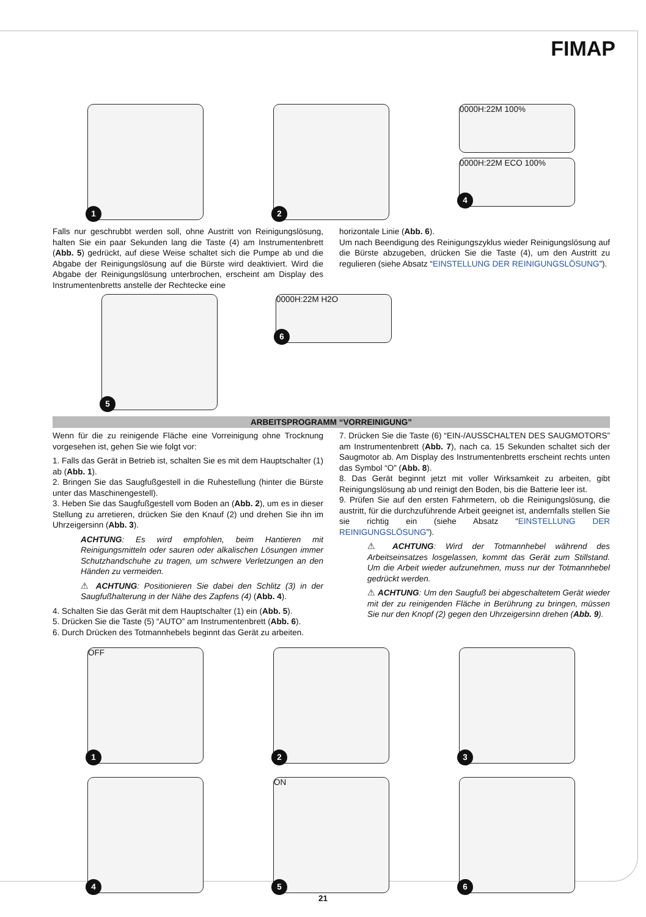FIMAP
1
2
0000H:22M 100%
4
0000H:22M ECO 100%
Falls nur geschrubbt werden soll, ohne Austritt von Reinigungslösung, halten Sie ein paar Sekunden lang die Taste (4) am Instrumentenbrett (Abb. 5) gedrückt, auf diese Weise schaltet sich die Pumpe ab und die Abgabe der Reinigungslösung auf die Bürste wird deaktiviert. Wird die Abgabe der Reinigungslösung unterbrochen, erscheint am Display des Instrumentenbretts anstelle der Rechtecke eine
horizontale Linie (Abb. 6).
Um nach Beendigung des Reinigungszyklus wieder Reinigungslösung auf die Bürste abzugeben, drücken Sie die Taste (4), um den Austritt zu regulieren (siehe Absatz “EINSTELLUNG DER REINIGUNGSLÖSUNG”).
5
6
0000H:22M H2O
ARBEITSPROGRAMM “VORREINIGUNG”
Wenn für die zu reinigende Fläche eine Vorreinigung ohne Trocknung vorgesehen ist, gehen Sie wie folgt vor:
1. Falls das Gerät in Betrieb ist, schalten Sie es mit dem Hauptschalter (1) ab (Abb. 1).
2. Bringen Sie das Saugfußgestell in die Ruhestellung (hinter die Bürste unter das Maschinengestell).
3. Heben Sie das Saugfußgestell vom Boden an (Abb. 2), um es in dieser Stellung zu arretieren, drücken Sie den Knauf (2) und drehen Sie ihn im Uhrzeigersinn (Abb. 3).
ACHTUNG: Es wird empfohlen, beim Hantieren mit Reinigungsmitteln oder sauren oder alkalischen Lösungen immer Schutzhandschuhe zu tragen, um schwere Verletzungen an den Händen zu vermeiden.
⚠ ACHTUNG: Positionieren Sie dabei den Schlitz (3) in der Saugfußhalterung in der Nähe des Zapfens (4) (Abb. 4).
4. Schalten Sie das Gerät mit dem Hauptschalter (1) ein (Abb. 5).
5. Drücken Sie die Taste (5) “AUTO” am Instrumentenbrett (Abb. 6).
6. Durch Drücken des Totmannhebels beginnt das Gerät zu arbeiten.
7. Drücken Sie die Taste (6) “EIN-/AUSSCHALTEN DES SAUGMOTORS” am Instrumentenbrett (Abb. 7), nach ca. 15 Sekunden schaltet sich der Saugmotor ab. Am Display des Instrumentenbretts erscheint rechts unten das Symbol “O” (Abb. 8).
8. Das Gerät beginnt jetzt mit voller Wirksamkeit zu arbeiten, gibt Reinigungslösung ab und reinigt den Boden, bis die Batterie leer ist.
9. Prüfen Sie auf den ersten Fahrmetern, ob die Reinigungslösung, die austritt, für die durchzuführende Arbeit geeignet ist, andernfalls stellen Sie sie richtig ein (siehe Absatz “EINSTELLUNG DER REINIGUNGSLÖSUNG”).
⚠ ACHTUNG: Wird der Totmannhebel während des Arbeitseinsatzes losgelassen, kommt das Gerät zum Stillstand. Um die Arbeit wieder aufzunehmen, muss nur der Totmannhebel gedrückt werden.
⚠ ACHTUNG: Um den Saugfuß bei abgeschaltetem Gerät wieder mit der zu reinigenden Fläche in Berührung zu bringen, müssen Sie nur den Knopf (2) gegen den Uhrzeigersinn drehen (Abb. 9).
1
OFF
2
3
4
5
ON
6
21